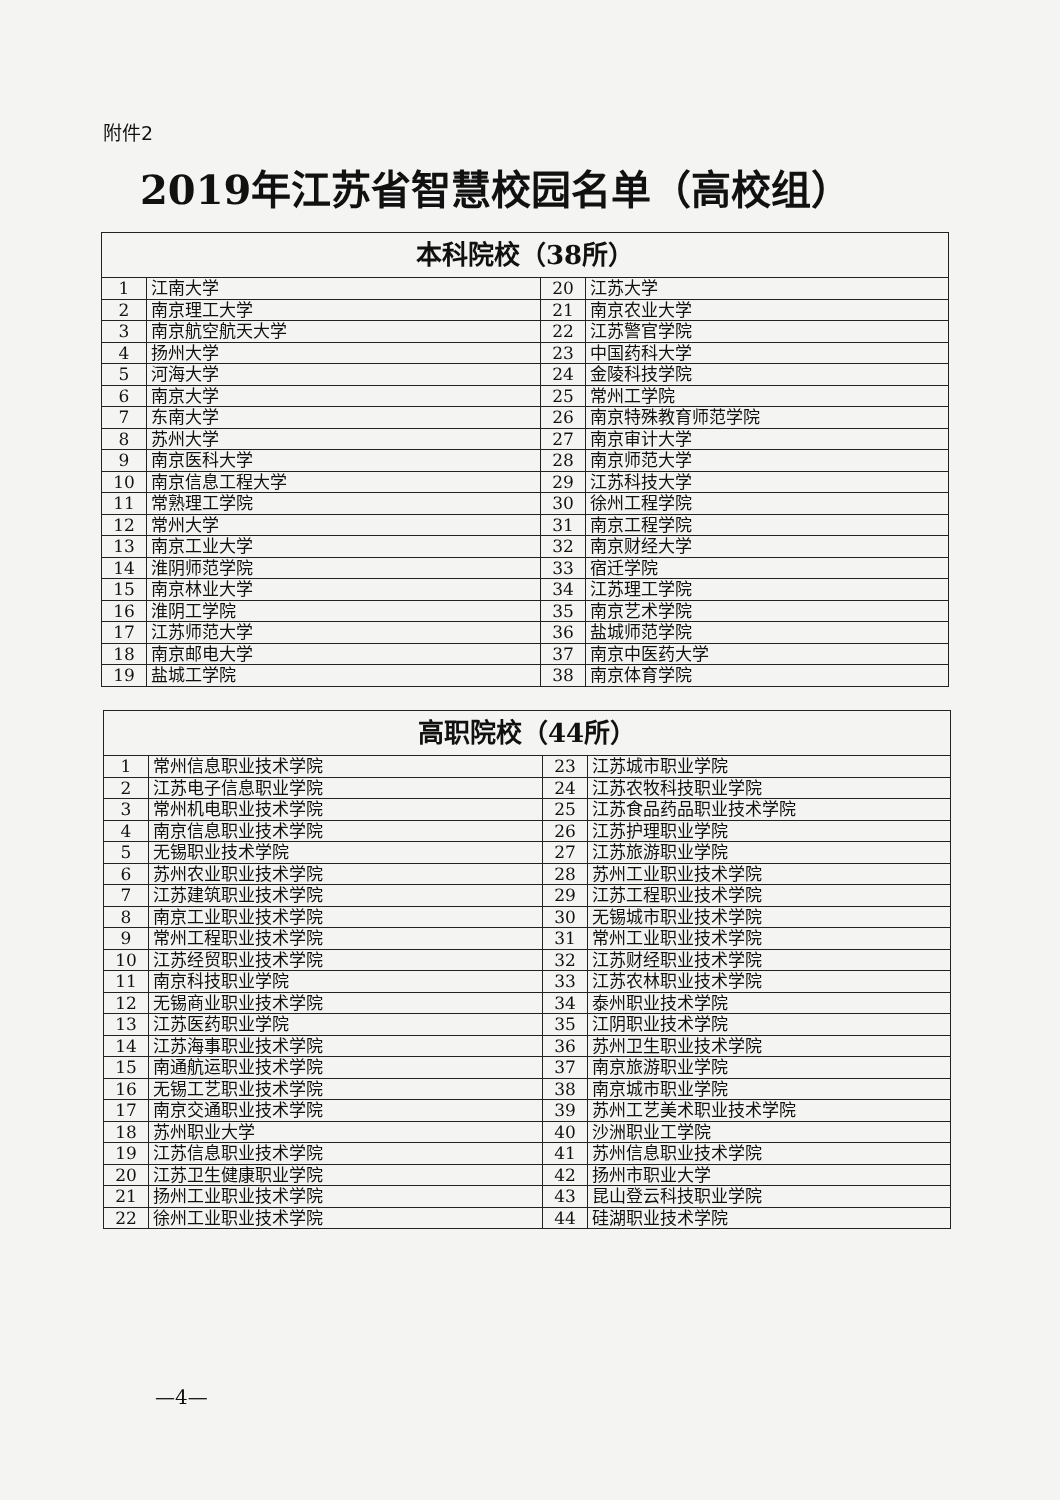附件2
2019年江苏省智慧校园名单（高校组）
| 本科院校（38所） | | | |
| --- | --- | --- | --- |
| 1 | 江南大学 | 20 | 江苏大学 |
| 2 | 南京理工大学 | 21 | 南京农业大学 |
| 3 | 南京航空航天大学 | 22 | 江苏警官学院 |
| 4 | 扬州大学 | 23 | 中国药科大学 |
| 5 | 河海大学 | 24 | 金陵科技学院 |
| 6 | 南京大学 | 25 | 常州工学院 |
| 7 | 东南大学 | 26 | 南京特殊教育师范学院 |
| 8 | 苏州大学 | 27 | 南京审计大学 |
| 9 | 南京医科大学 | 28 | 南京师范大学 |
| 10 | 南京信息工程大学 | 29 | 江苏科技大学 |
| 11 | 常熟理工学院 | 30 | 徐州工程学院 |
| 12 | 常州大学 | 31 | 南京工程学院 |
| 13 | 南京工业大学 | 32 | 南京财经大学 |
| 14 | 淮阴师范学院 | 33 | 宿迁学院 |
| 15 | 南京林业大学 | 34 | 江苏理工学院 |
| 16 | 淮阴工学院 | 35 | 南京艺术学院 |
| 17 | 江苏师范大学 | 36 | 盐城师范学院 |
| 18 | 南京邮电大学 | 37 | 南京中医药大学 |
| 19 | 盐城工学院 | 38 | 南京体育学院 |
| 高职院校（44所） | | | |
| --- | --- | --- | --- |
| 1 | 常州信息职业技术学院 | 23 | 江苏城市职业学院 |
| 2 | 江苏电子信息职业学院 | 24 | 江苏农牧科技职业学院 |
| 3 | 常州机电职业技术学院 | 25 | 江苏食品药品职业技术学院 |
| 4 | 南京信息职业技术学院 | 26 | 江苏护理职业学院 |
| 5 | 无锡职业技术学院 | 27 | 江苏旅游职业学院 |
| 6 | 苏州农业职业技术学院 | 28 | 苏州工业职业技术学院 |
| 7 | 江苏建筑职业技术学院 | 29 | 江苏工程职业技术学院 |
| 8 | 南京工业职业技术学院 | 30 | 无锡城市职业技术学院 |
| 9 | 常州工程职业技术学院 | 31 | 常州工业职业技术学院 |
| 10 | 江苏经贸职业技术学院 | 32 | 江苏财经职业技术学院 |
| 11 | 南京科技职业学院 | 33 | 江苏农林职业技术学院 |
| 12 | 无锡商业职业技术学院 | 34 | 泰州职业技术学院 |
| 13 | 江苏医药职业学院 | 35 | 江阴职业技术学院 |
| 14 | 江苏海事职业技术学院 | 36 | 苏州卫生职业技术学院 |
| 15 | 南通航运职业技术学院 | 37 | 南京旅游职业学院 |
| 16 | 无锡工艺职业技术学院 | 38 | 南京城市职业学院 |
| 17 | 南京交通职业技术学院 | 39 | 苏州工艺美术职业技术学院 |
| 18 | 苏州职业大学 | 40 | 沙洲职业工学院 |
| 19 | 江苏信息职业技术学院 | 41 | 苏州信息职业技术学院 |
| 20 | 江苏卫生健康职业学院 | 42 | 扬州市职业大学 |
| 21 | 扬州工业职业技术学院 | 43 | 昆山登云科技职业学院 |
| 22 | 徐州工业职业技术学院 | 44 | 硅湖职业技术学院 |
—4—